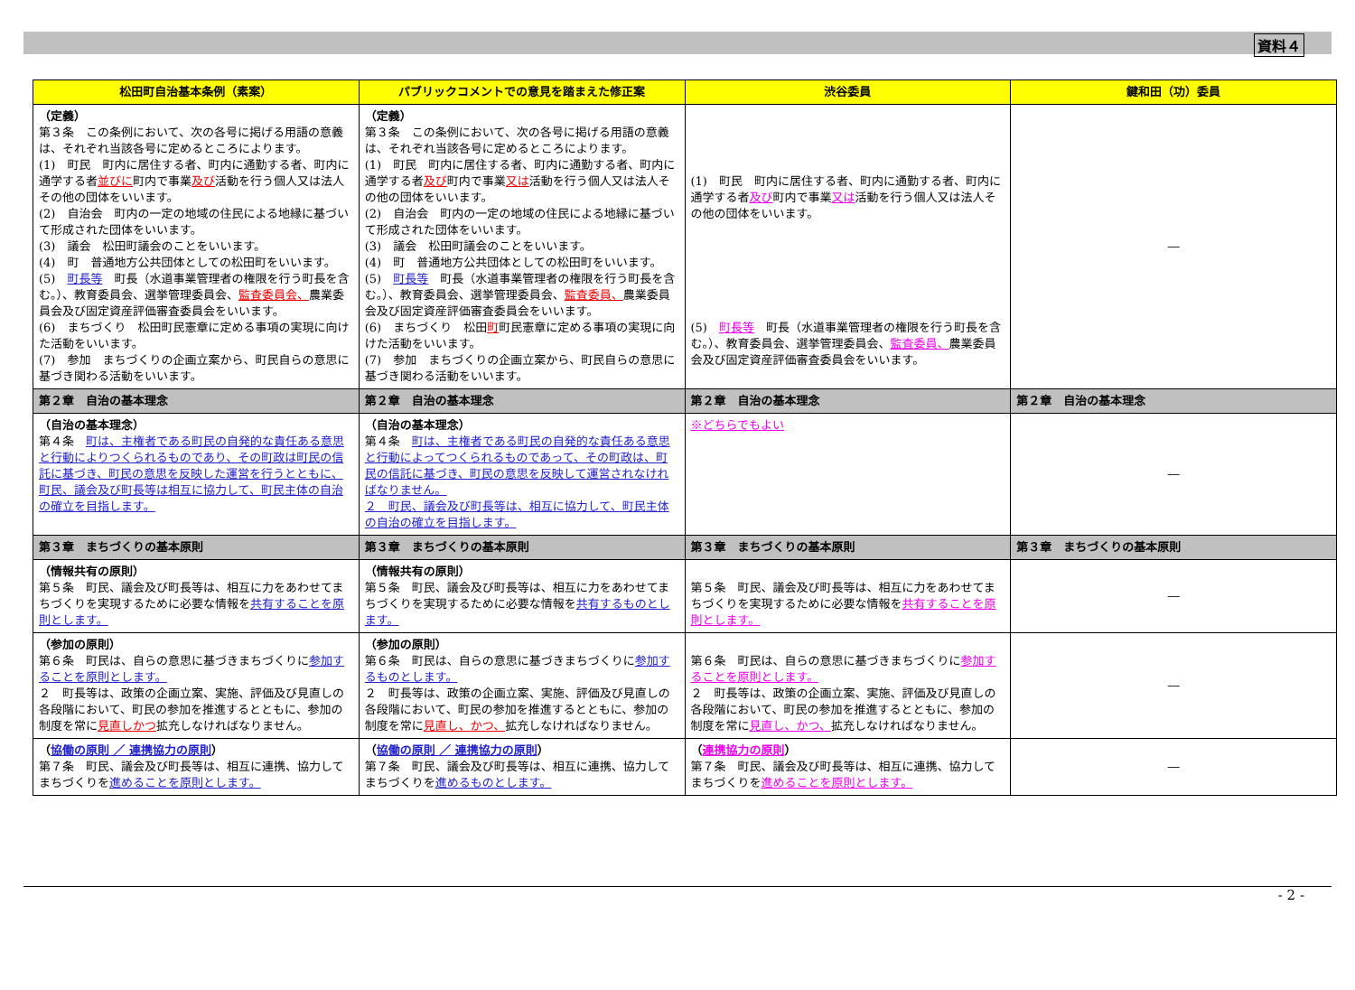資料４
| 松田町自治基本条例（素案） | パブリックコメントでの意見を踏まえた修正案 | 渋谷委員 | 鍵和田（功）委員 |
| --- | --- | --- | --- |
| （定義） 第３条 この条例において、次の各号に掲げる用語の意義は、それぞれ当該各号に定めるところによります。 (1) 町民 町内に居住する者、町内に通勤する者、町内に通学する者 並びに 町内で事業 及び 活動を行う個人又は法人その他の団体をいいます。 (2) 自治会 町内の一定の地域の住民による地縁に基づいて形成された団体をいいます。 (3) 議会 松田町議会のことをいいます。 (4) 町 普通地方公共団体としての松田町をいいます。 (5) 町長等 町長（水道事業管理者の権限を行う町長を含む。）、教育委員会、選挙管理委員会、 監査委員会、 農業委員会及び固定資産評価審査委員会をいいます。 (6) まちづくり 松田町民憲章に定める事項の実現に向けた活動をいいます。 (7) 参加 まちづくりの企画立案から、町民自らの意思に基づき関わる活動をいいます。 | （定義） 第３条 この条例において、次の各号に掲げる用語の意義は、それぞれ当該各号に定めるところによります。 (1) 町民 町内に居住する者、町内に通勤する者、町内に通学する者 及び 町内で事業 又は 活動を行う個人又は法人その他の団体をいいます。 (2) 自治会 町内の一定の地域の住民による地縁に基づいて形成された団体をいいます。 (3) 議会 松田町議会のことをいいます。 (4) 町 普通地方公共団体としての松田町をいいます。 (5) 町長等 町長（水道事業管理者の権限を行う町長を含む。）、教育委員会、選挙管理委員会、 監査委員、 農業委員会及び固定資産評価審査委員会をいいます。 (6) まちづくり 松田 町 町民憲章に定める事項の実現に向けた活動をいいます。 (7) 参加 まちづくりの企画立案から、町民自らの意思に基づき関わる活動をいいます。 | (1) 町民 町内に居住する者、町内に通勤する者、町内に通学する者 及び 町内で事業 又は 活動を行う個人又は法人その他の団体をいいます。 (5) 町長等 町長（水道事業管理者の権限を行う町長を含む。）、教育委員会、選挙管理委員会、 監査委員、 農業委員会及び固定資産評価審査委員会をいいます。 | ― |
| 第２章 自治の基本理念 | 第２章 自治の基本理念 | 第２章 自治の基本理念 | 第２章 自治の基本理念 |
| （自治の基本理念） 第４条 町は、主権者である町民の自発的な責任ある意思と行動によりつくられるものであり、その町政は町民の信託に基づき、町民の意思を反映した運営を行うとともに、町民、議会及び町長等は相互に協力して、町民主体の自治の確立を目指します。 | （自治の基本理念） 第４条 町は、主権者である町民の自発的な責任ある意思と行動によってつくられるものであって、その町政は、町民の信託に基づき、町民の意思を反映して運営されなければなりません。 ２ 町民、議会及び町長等は、相互に協力して、町民主体の自治の確立を目指します。 | ※どちらでもよい | ― |
| 第３章 まちづくりの基本原則 | 第３章 まちづくりの基本原則 | 第３章 まちづくりの基本原則 | 第３章 まちづくりの基本原則 |
| （情報共有の原則） 第５条 町民、議会及び町長等は、相互に力をあわせてまちづくりを実現するために必要な情報を 共有することを原則とします。 | （情報共有の原則） 第５条 町民、議会及び町長等は、相互に力をあわせてまちづくりを実現するために必要な情報を 共有するものとします。 | 第５条 町民、議会及び町長等は、相互に力をあわせてまちづくりを実現するために必要な情報を 共有することを原則とします。 | ― |
| （参加の原則） 第６条 町民は、自らの意思に基づきまちづくりに 参加することを原則とします。 ２ 町長等は、政策の企画立案、実施、評価及び見直しの各段階において、町民の参加を推進するとともに、参加の制度を常に 見直しかつ 拡充しなければなりません。 | （参加の原則） 第６条 町民は、自らの意思に基づきまちづくりに 参加するものとします。 ２ 町長等は、政策の企画立案、実施、評価及び見直しの各段階において、町民の参加を推進するとともに、参加の制度を常に 見直し、かつ、 拡充しなければなりません。 | 第６条 町民は、自らの意思に基づきまちづくりに 参加することを原則とします。 ２ 町長等は、政策の企画立案、実施、評価及び見直しの各段階において、町民の参加を推進するとともに、参加の制度を常に 見直し、かつ、 拡充しなければなりません。 | ― |
| （ 協働の原則 ／ 連携協力の原則 ） 第７条 町民、議会及び町長等は、相互に連携、協力してまちづくりを 進めることを原則とします。 | （ 協働の原則 ／ 連携協力の原則 ） 第７条 町民、議会及び町長等は、相互に連携、協力してまちづくりを 進めるものとします。 | （ 連携協力の原則 ） 第７条 町民、議会及び町長等は、相互に連携、協力してまちづくりを 進めることを原則とします。 | ― |
- 2 -